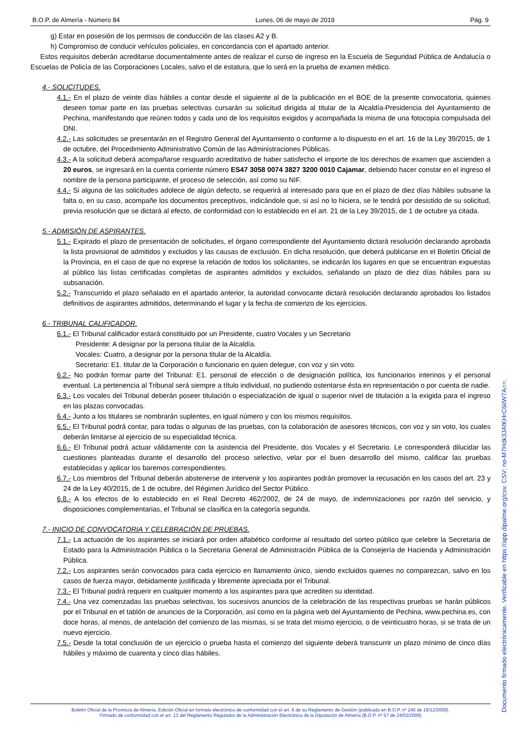B.O.P. de Almería - Número 84 Lunes, 06 de mayo de 2019 Pág. 9
g) Estar en posesión de los permisos de conducción de las clases A2 y B.
h) Compromiso de conducir vehículos policiales, en concordancia con el apartado anterior.
Estos requisitos deberán acreditarse documentalmente antes de realizar el curso de ingreso en la Escuela de Seguridad Pública de Andalucía o Escuelas de Policía de las Corporaciones Locales, salvo el de estatura, que lo será en la prueba de examen médico.
4.- SOLICITUDES.
4.1.- En el plazo de veinte días hábiles a contar desde el siguiente al de la publicación en el BOE de la presente convocatoria, quienes deseen tomar parte en las pruebas selectivas cursarán su solicitud dirigida al titular de la Alcaldía-Presidencia del Ayuntamiento de Pechina, manifestando que reúnen todos y cada uno de los requisitos exigidos y acompañada la misma de una fotocopia compulsada del DNI.
4.2.- Las solicitudes se presentarán en el Registro General del Ayuntamiento o conforme a lo dispuesto en el art. 16 de la Ley 39/2015, de 1 de octubre, del Procedimiento Administrativo Común de las Administraciones Públicas.
4.3.- A la solicitud deberá acompañarse resguardo acreditativo de haber satisfecho el importe de los derechos de examen que ascienden a 20 euros, se ingresará en la cuenta corriente número ES47 3058 0074 3827 3200 0010 Cajamar, debiendo hacer constar en el ingreso el nombre de la persona participante, el proceso de selección, así como su NIF.
4.4.- Si alguna de las solicitudes adolece de algún defecto, se requerirá al interesado para que en el plazo de diez días hábiles subsane la falta o, en su caso, acompañe los documentos preceptivos, indicándole que, si así no lo hiciera, se le tendrá por desistido de su solicitud, previa resolución que se dictará al efecto, de conformidad con lo establecido en el art. 21 de la Ley 39/2015, de 1 de octubre ya citada.
5.- ADMISIÓN DE ASPIRANTES.
5.1.- Expirado el plazo de presentación de solicitudes, el órgano correspondiente del Ayuntamiento dictará resolución declarando aprobada la lista provisional de admitidos y excluidos y las causas de exclusión. En dicha resolución, que deberá publicarse en el Boletín Oficial de la Provincia, en el caso de que no exprese la relación de todos los solicitantes, se indicarán los lugares en que se encuentran expuestas al público las listas certificadas completas de aspirantes admitidos y excluidos, señalando un plazo de diez días hábiles para su subsanación.
5.2.- Transcurrido el plazo señalado en el apartado anterior, la autoridad convocante dictará resolución declarando aprobados los listados definitivos de aspirantes admitidos, determinando el lugar y la fecha de comienzo de los ejercicios.
6.- TRIBUNAL CALIFICADOR.
6.1.- El Tribunal calificador estará constituido por un Presidente, cuatro Vocales y un Secretario
Presidente: A designar por la persona titular de la Alcaldía.
Vocales: Cuatro, a designar por la persona titular de la Alcaldía.
Secretario: E1. titular de la Corporación o funcionario en quien delegue, con voz y sin voto.
6.2.- No podrán formar parte del Tribunal: E1. personal de elección o de designación política, los funcionarios interinos y el personal eventual. La pertenencia al Tribunal será siempre a título individual, no pudiendo ostentarse ésta en representación o por cuenta de nadie.
6.3.- Los vocales del Tribunal deberán poseer titulación o especialización de igual o superior nivel de titulación a la exigida para el ingreso en las plazas convocadas.
6.4.- Junto a los titulares se nombrarán suplentes, en igual número y con los mismos requisitos.
6.5.- El Tribunal podrá contar, para todas o algunas de las pruebas, con la colaboración de asesores técnicos, con voz y sin voto, los cuales deberán limitarse al ejercicio de su especialidad técnica.
6.6.- El Tribunal podrá actuar válidamente con la asistencia del Presidente, dos Vocales y el Secretario. Le corresponderá dilucidar las cuestiones planteadas durante el desarrollo del proceso selectivo, velar por el buen desarrollo del mismo, calificar las pruebas establecidas y aplicar los baremos correspondientes.
6.7.- Los miembros del Tribunal deberán abstenerse de intervenir y los aspirantes podrán promover la recusación en los casos del art. 23 y 24 de la Ley 40/2015, de 1 de octubre, del Régimen Jurídico del Sector Público.
6.8.- A los efectos de lo establecido en el Real Decreto 462/2002, de 24 de mayo, de indemnizaciones por razón del servicio, y disposiciones complementarias, el Tribunal se clasifica en la categoría segunda.
7.- INICIO DE CONVOCATORIA Y CELEBRACIÓN DE PRUEBAS.
7.1.- La actuación de los aspirantes se iniciará por orden alfabético conforme al resultado del sorteo público que celebre la Secretaria de Estado para la Administración Pública o la Secretaria General de Administración Pública de la Consejería de Hacienda y Administración Pública.
7.2.- Los aspirantes serán convocados para cada ejercicio en llamamiento único, siendo excluidos quienes no comparezcan, salvo en los casos de fuerza mayor, debidamente justificada y libremente apreciada por el Tribunal.
7.3.- El Tribunal podrá requerir en cualquier momento a los aspirantes para que acrediten su identidad.
7.4.- Una vez comenzadas las pruebas selectivas, los sucesivos anuncios de la celebración de las respectivas pruebas se harán públicos por el Tribunal en el tablón de anuncios de la Corporación, así como en la página web del Ayuntamiento de Pechina, www.pechina.es, con doce horas, al menos, de antelación del comienzo de las mismas, si se trata del mismo ejercicio, o de veinticuatro horas, si se trata de un nuevo ejercicio.
7.5.- Desde la total conclusión de un ejercicio o prueba hasta el comienzo del siguiente deberá transcurrir un plazo mínimo de cinco días hábiles y máximo de cuarenta y cinco días hábiles.
Boletín Oficial de la Provincia de Almería. Edición Oficial en formato electrónico de conformidad con el art. 6 de su Reglamento de Gestión (publicado en B.O.P. nº 240 de 16/12/2009).
Firmado de conformidad con el art. 13 del Reglamento Regulador de la Administración Electrónica de la Diputación de Almería (B.O.P. nº 57 de 24/03/2009)
Documento firmado electrónicamente. Verificable en https://app.dipalme.org/csv. CSV: no-M7Hdk3JAfKHrC6iIW7A==.